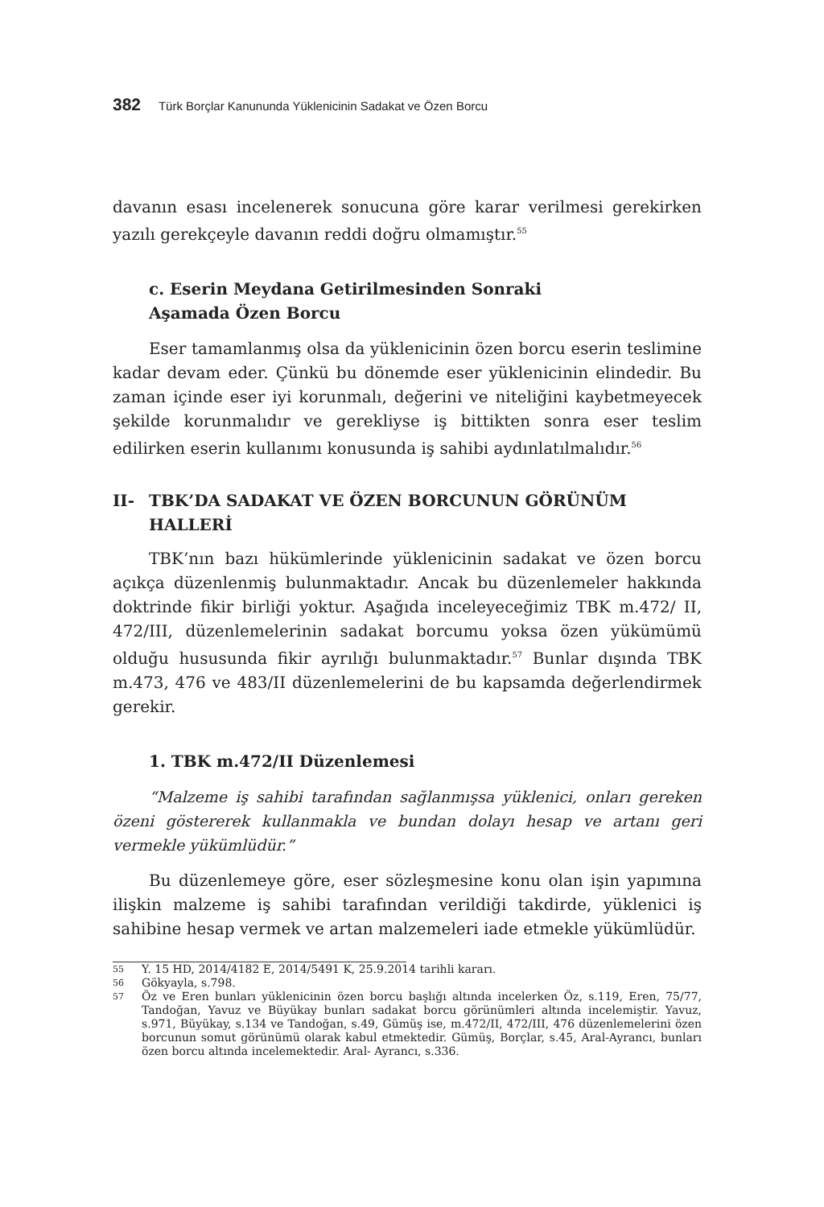382 Türk Borçlar Kanununda Yüklenicinin Sadakat ve Özen Borcu
davanın esası incelenerek sonucuna göre karar verilmesi gerekirken yazılı gerekçeyle davanın reddi doğru olmamıştır.<sup>55</sup>
c. Eserin Meydana Getirilmesinden Sonraki
Aşamada Özen Borcu
Eser tamamlanmış olsa da yüklenicinin özen borcu eserin teslimine kadar devam eder. Çünkü bu dönemde eser yüklenicinin elindedir. Bu zaman içinde eser iyi korunmalı, değerini ve niteliğini kaybetmeyecek şekilde korunmalıdır ve gerekliyse iş bittikten sonra eser teslim edilirken eserin kullanımı konusunda iş sahibi aydınlatılmalıdır.<sup>56</sup>
II- TBK’DA SADAKAT VE ÖZEN BORCUNUN GÖRÜNÜM HALLERİ
TBK’nın bazı hükümlerinde yüklenicinin sadakat ve özen borcu açıkça düzenlenmiş bulunmaktadır. Ancak bu düzenlemeler hakkında doktrinde fikir birliği yoktur. Aşağıda inceleyeceğimiz TBK m.472/ II, 472/III, düzenlemelerinin sadakat borcumu yoksa özen yükümümü olduğu hususunda fikir ayrılığı bulunmaktadır.<sup>57</sup> Bunlar dışında TBK m.473, 476 ve 483/II düzenlemelerini de bu kapsamda değerlendirmek gerekir.
1. TBK m.472/II Düzenlemesi
“Malzeme iş sahibi tarafından sağlanmışsa yüklenici, onları gereken özeni göstererek kullanmakla ve bundan dolayı hesap ve artanı geri vermekle yükümlüdür.”
Bu düzenlemeye göre, eser sözleşmesine konu olan işin yapımına ilişkin malzeme iş sahibi tarafından verildiği takdirde, yüklenici iş sahibine hesap vermek ve artan malzemeleri iade etmekle yükümlüdür.
55 Y. 15 HD, 2014/4182 E, 2014/5491 K, 25.9.2014 tarihli kararı.
56 Gökyayla, s.798.
57 Öz ve Eren bunları yüklenicinin özen borcu başlığı altında incelerken Öz, s.119, Eren, 75/77, Tandoğan, Yavuz ve Büyükay bunları sadakat borcu görünümleri altında incelemiştir. Yavuz, s.971, Büyükay, s.134 ve Tandoğan, s.49, Gümüş ise, m.472/II, 472/III, 476 düzenlemelerini özen borcunun somut görünümü olarak kabul etmektedir. Gümüş, Borçlar, s.45, Aral-Ayrancı, bunları özen borcu altında incelemektedir. Aral- Ayrancı, s.336.